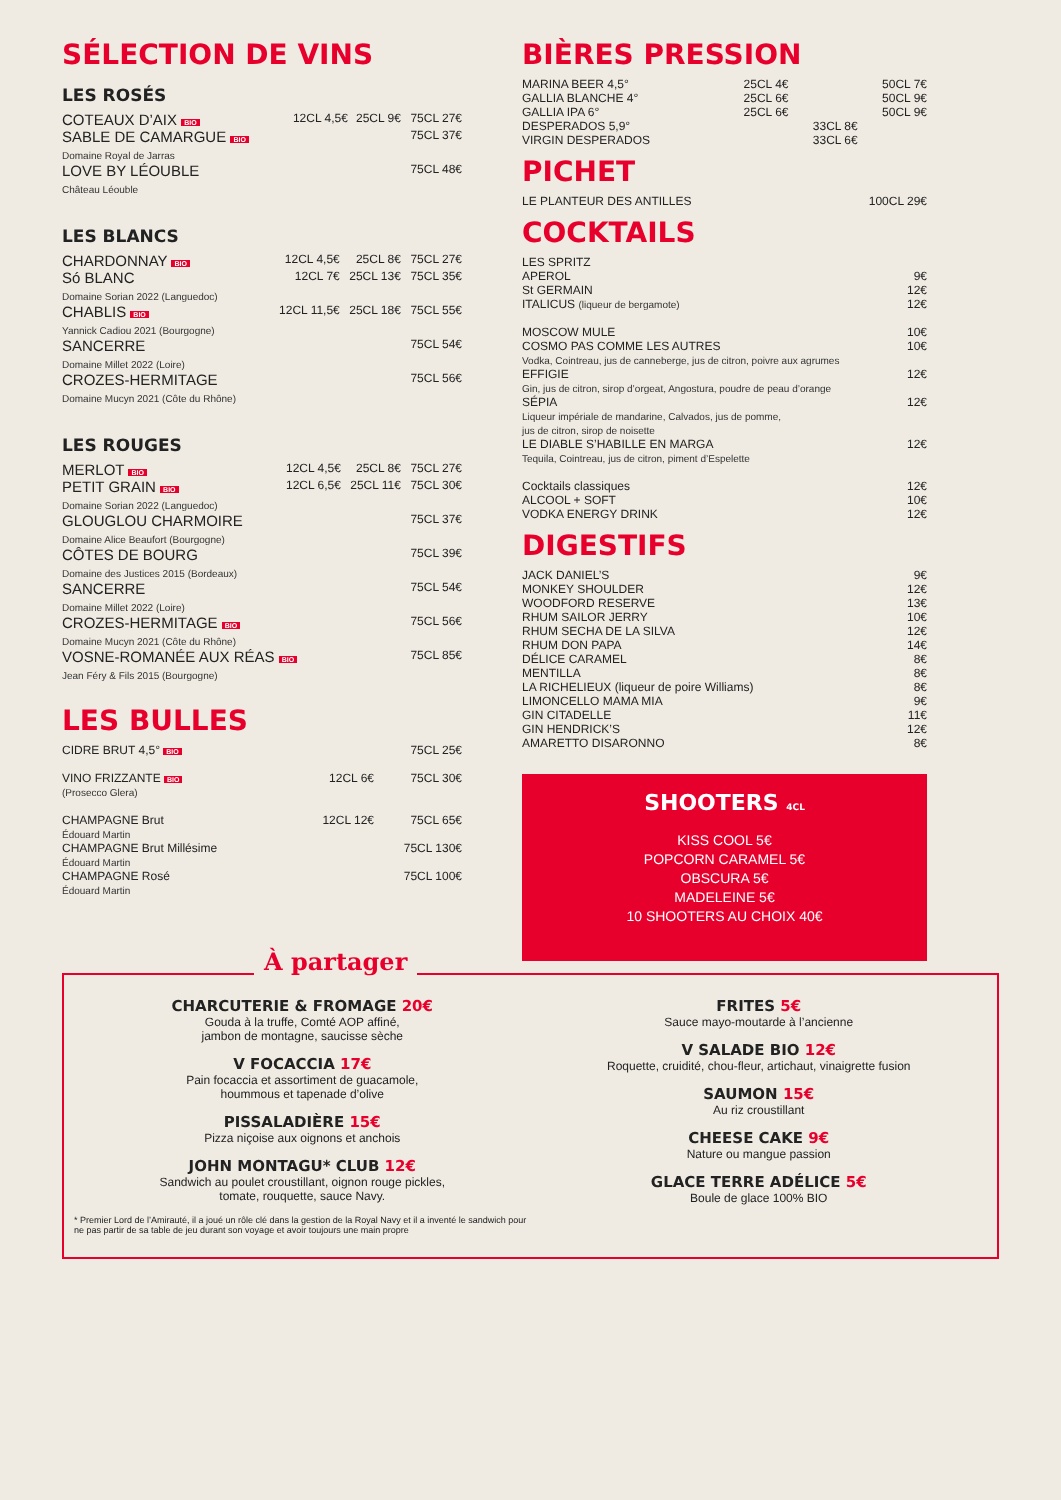SÉLECTION DE VINS
LES ROSÉS
| COTEAUX D’AIX BIO | 12CL 4,5€ | 25CL 9€ | 75CL 27€ |
| SABLE DE CAMARGUE BIO Domaine Royal de Jarras | | | 75CL 37€ |
| LOVE BY LÉOUBLE Château Léouble | | | 75CL 48€ |
LES BLANCS
| CHARDONNAY BIO | 12CL 4,5€ | 25CL 8€ | 75CL 27€ |
| Só BLANC Domaine Sorian 2022 (Languedoc) | 12CL 7€ | 25CL 13€ | 75CL 35€ |
| CHABLIS BIO Yannick Cadiou 2021 (Bourgogne) | 12CL 11,5€ | 25CL 18€ | 75CL 55€ |
| SANCERRE Domaine Millet 2022 (Loire) | | | 75CL 54€ |
| CROZES-HERMITAGE Domaine Mucyn 2021 (Côte du Rhône) | | | 75CL 56€ |
LES ROUGES
| MERLOT BIO | 12CL 4,5€ | 25CL 8€ | 75CL 27€ |
| PETIT GRAIN BIO Domaine Sorian 2022 (Languedoc) | 12CL 6,5€ | 25CL 11€ | 75CL 30€ |
| GLOUGLOU CHARMOIRE Domaine Alice Beaufort (Bourgogne) | | | 75CL 37€ |
| CÔTES DE BOURG Domaine des Justices 2015 (Bordeaux) | | | 75CL 39€ |
| SANCERRE Domaine Millet 2022 (Loire) | | | 75CL 54€ |
| CROZES-HERMITAGE BIO Domaine Mucyn 2021 (Côte du Rhône) | | | 75CL 56€ |
| VOSNE-ROMANÉE AUX RÉAS BIO Jean Féry & Fils 2015 (Bourgogne) | | | 75CL 85€ |
LES BULLES
| CIDRE BRUT 4,5° BIO | | 75CL 25€ |
| VINO FRIZZANTE BIO (Prosecco Glera) | 12CL 6€ | 75CL 30€ |
| CHAMPAGNE Brut Édouard Martin | 12CL 12€ | 75CL 65€ |
| CHAMPAGNE Brut Millésime Édouard Martin | | 75CL 130€ |
| CHAMPAGNE Rosé Édouard Martin | | 75CL 100€ |
BIÈRES PRESSION
| MARINA BEER 4,5° | 25CL 4€ | | 50CL 7€ |
| GALLIA BLANCHE 4° | 25CL 6€ | | 50CL 9€ |
| GALLIA IPA 6° | 25CL 6€ | | 50CL 9€ |
| DESPERADOS 5,9° | | 33CL 8€ | |
| VIRGIN DESPERADOS | | 33CL 6€ | |
PICHET
| LE PLANTEUR DES ANTILLES | 100CL 29€ |
COCKTAILS
| LES SPRITZ | |
| APEROL | 9€ |
| St GERMAIN | 12€ |
| ITALICUS (liqueur de bergamote) | 12€ |
| MOSCOW MULE | 10€ |
| COSMO PAS COMME LES AUTRES Vodka, Cointreau, jus de canneberge, jus de citron, poivre aux agrumes | 10€ |
| EFFIGIE Gin, jus de citron, sirop d’orgeat, Angostura, poudre de peau d’orange | 12€ |
| SÉPIA Liqueur impériale de mandarine, Calvados, jus de pomme, jus de citron, sirop de noisette | 12€ |
| LE DIABLE S’HABILLE EN MARGA Tequila, Cointreau, jus de citron, piment d’Espelette | 12€ |
| Cocktails classiques | 12€ |
| ALCOOL + SOFT | 10€ |
| VODKA ENERGY DRINK | 12€ |
DIGESTIFS
| JACK DANIEL’S | 9€ |
| MONKEY SHOULDER | 12€ |
| WOODFORD RESERVE | 13€ |
| RHUM SAILOR JERRY | 10€ |
| RHUM SECHA DE LA SILVA | 12€ |
| RHUM DON PAPA | 14€ |
| DÉLICE CARAMEL | 8€ |
| MENTILLA | 8€ |
| LA RICHELIEUX (liqueur de poire Williams) | 8€ |
| LIMONCELLO MAMA MIA | 9€ |
| GIN CITADELLE | 11€ |
| GIN HENDRICK’S | 12€ |
| AMARETTO DISARONNO | 8€ |
SHOOTERS 4CL
KISS COOL 5€
POPCORN CARAMEL 5€
OBSCURA 5€
MADELEINE 5€
10 SHOOTERS AU CHOIX 40€
À partager
CHARCUTERIE & FROMAGE 20€
Gouda à la truffe, Comté AOP affiné,
jambon de montagne, saucisse sèche
V FOCACCIA 17€
Pain focaccia et assortiment de guacamole,
hoummous et tapenade d’olive
PISSALADIÈRE 15€
Pizza niçoise aux oignons et anchois
JOHN MONTAGU* CLUB 12€
Sandwich au poulet croustillant, oignon rouge pickles,
tomate, rouquette, sauce Navy.
* Premier Lord de l’Amirauté, il a joué un rôle clé dans la gestion de la Royal Navy et il a inventé le sandwich pour ne pas partir de sa table de jeu durant son voyage et avoir toujours une main propre
FRITES 5€
Sauce mayo-moutarde à l’ancienne
V SALADE BIO 12€
Roquette, cruidité, chou-fleur, artichaut, vinaigrette fusion
SAUMON 15€
Au riz croustillant
CHEESE CAKE 9€
Nature ou mangue passion
GLACE TERRE ADÉLICE 5€
Boule de glace 100% BIO